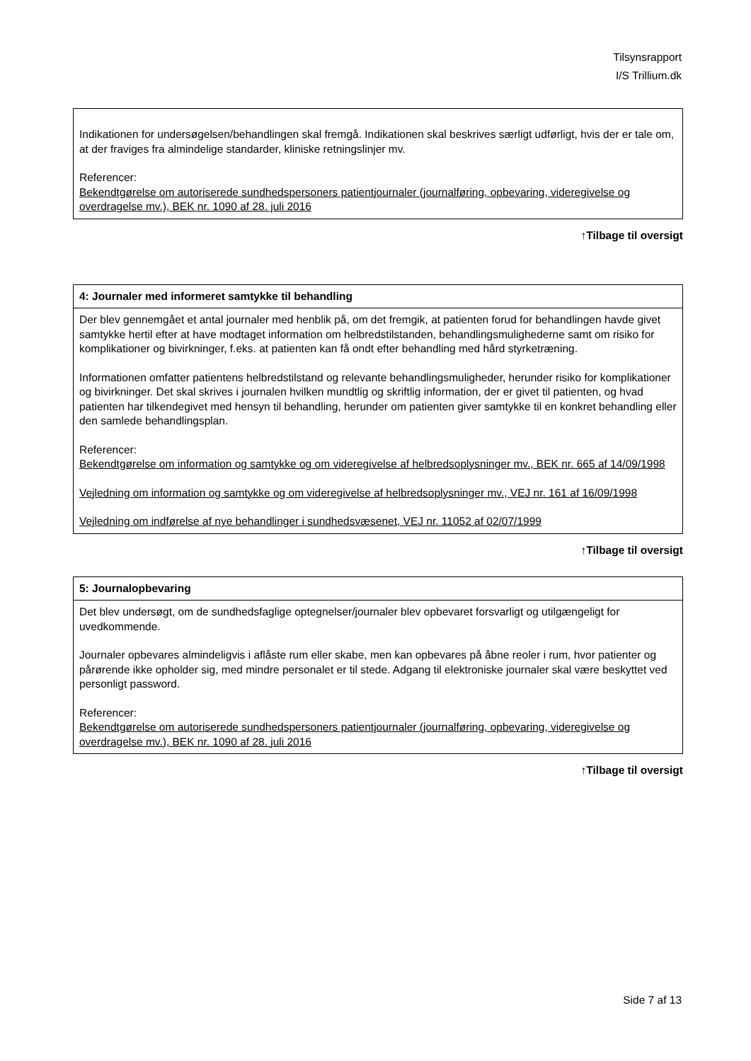Tilsynsrapport
I/S Trillium.dk
| Indikationen for undersøgelsen/behandlingen skal fremgå. Indikationen skal beskrives særligt udførligt, hvis der er tale om, at der fraviges fra almindelige standarder, kliniske retningslinjer mv. Referencer: Bekendtgørelse om autoriserede sundhedspersoners patientjournaler (journalføring, opbevaring, videregivelse og overdragelse mv.), BEK nr. 1090 af 28. juli 2016 |
↑Tilbage til oversigt
| 4: Journaler med informeret samtykke til behandling |
| --- |
| Der blev gennemgået et antal journaler med henblik på, om det fremgik, at patienten forud for behandlingen havde givet samtykke hertil efter at have modtaget information om helbredstilstanden, behandlingsmulighederne samt om risiko for komplikationer og bivirkninger, f.eks. at patienten kan få ondt efter behandling med hård styrketræning. Informationen omfatter patientens helbredstilstand og relevante behandlingsmuligheder, herunder risiko for komplikationer og bivirkninger. Det skal skrives i journalen hvilken mundtlig og skriftlig information, der er givet til patienten, og hvad patienten har tilkendegivet med hensyn til behandling, herunder om patienten giver samtykke til en konkret behandling eller den samlede behandlingsplan. Referencer: Bekendtgørelse om information og samtykke og om videregivelse af helbredsoplysninger mv., BEK nr. 665 af 14/09/1998 Vejledning om information og samtykke og om videregivelse af helbredsoplysninger mv., VEJ nr. 161 af 16/09/1998 Vejledning om indførelse af nye behandlinger i sundhedsvæsenet, VEJ nr. 11052 af 02/07/1999 |
↑Tilbage til oversigt
| 5: Journalopbevaring |
| --- |
| Det blev undersøgt, om de sundhedsfaglige optegnelser/journaler blev opbevaret forsvarligt og utilgængeligt for uvedkommende. Journaler opbevares almindeligvis i aflåste rum eller skabe, men kan opbevares på åbne reoler i rum, hvor patienter og pårørende ikke opholder sig, med mindre personalet er til stede. Adgang til elektroniske journaler skal være beskyttet ved personligt password. Referencer: Bekendtgørelse om autoriserede sundhedspersoners patientjournaler (journalføring, opbevaring, videregivelse og overdragelse mv.), BEK nr. 1090 af 28. juli 2016 |
↑Tilbage til oversigt
Side 7 af 13